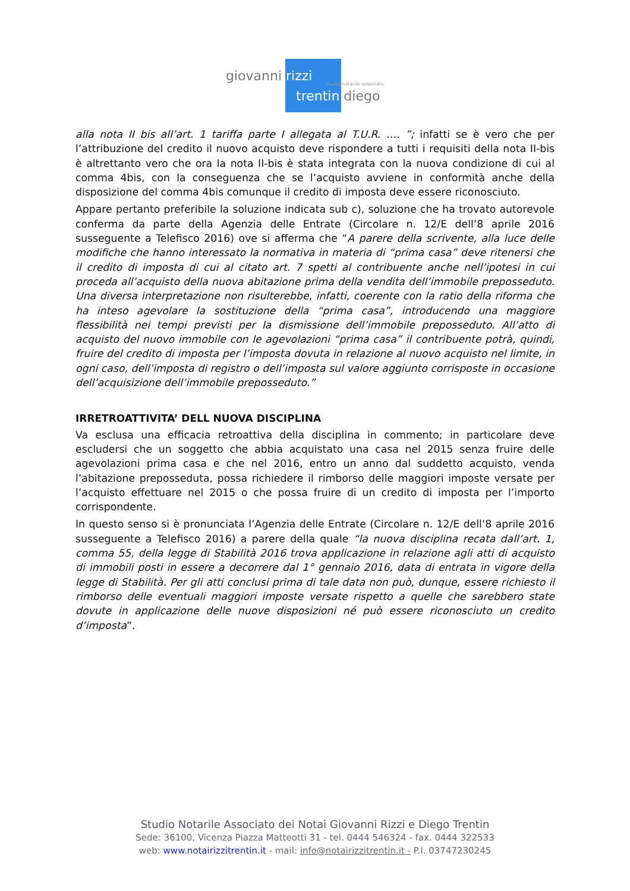giovanni rizzi
studio notarile associato
trentin diego
alla nota II bis all’art. 1 tariffa parte I allegata al T.U.R. …. ”; infatti se è vero che per l’attribuzione del credito il nuovo acquisto deve rispondere a tutti i requisiti della nota II-bis è altrettanto vero che ora la nota II-bis è stata integrata con la nuova condizione di cui al comma 4bis, con la conseguenza che se l’acquisto avviene in conformità anche della disposizione del comma 4bis comunque il credito di imposta deve essere riconosciuto.
Appare pertanto preferibile la soluzione indicata sub c), soluzione che ha trovato autorevole conferma da parte della Agenzia delle Entrate (Circolare n. 12/E dell’8 aprile 2016 susseguente a Telefisco 2016) ove si afferma che “A parere della scrivente, alla luce delle modifiche che hanno interessato la normativa in materia di “prima casa” deve ritenersi che il credito di imposta di cui al citato art. 7 spetti al contribuente anche nell’ipotesi in cui proceda all’acquisto della nuova abitazione prima della vendita dell’immobile preposseduto. Una diversa interpretazione non risulterebbe, infatti, coerente con la ratio della riforma che ha inteso agevolare la sostituzione della “prima casa”, introducendo una maggiore flessibilità nei tempi previsti per la dismissione dell’immobile preposseduto. All’atto di acquisto del nuovo immobile con le agevolazioni “prima casa” il contribuente potrà, quindi, fruire del credito di imposta per l’imposta dovuta in relazione al nuovo acquisto nel limite, in ogni caso, dell’imposta di registro o dell’imposta sul valore aggiunto corrisposte in occasione dell’acquisizione dell’immobile preposseduto.”
IRRETROATTIVITA’ DELL NUOVA DISCIPLINA
Va esclusa una efficacia retroattiva della disciplina in commento; in particolare deve escludersi che un soggetto che abbia acquistato una casa nel 2015 senza fruire delle agevolazioni prima casa e che nel 2016, entro un anno dal suddetto acquisto, venda l’abitazione preposseduta, possa richiedere il rimborso delle maggiori imposte versate per l’acquisto effettuare nel 2015 o che possa fruire di un credito di imposta per l’importo corrispondente.
In questo senso si è pronunciata l’Agenzia delle Entrate (Circolare n. 12/E dell’8 aprile 2016 susseguente a Telefisco 2016) a parere della quale “la nuova disciplina recata dall’art. 1, comma 55, della legge di Stabilità 2016 trova applicazione in relazione agli atti di acquisto di immobili posti in essere a decorrere dal 1° gennaio 2016, data di entrata in vigore della legge di Stabilità. Per gli atti conclusi prima di tale data non può, dunque, essere richiesto il rimborso delle eventuali maggiori imposte versate rispetto a quelle che sarebbero state dovute in applicazione delle nuove disposizioni né può essere riconosciuto un credito d’imposta”.
Studio Notarile Associato dei Notai Giovanni Rizzi e Diego Trentin
Sede: 36100, Vicenza Piazza Matteotti 31 - tel. 0444 546324 - fax. 0444 322533
web: www.notairizzitrentin.it - mail: info@notairizzitrentin.it - P.I. 03747230245